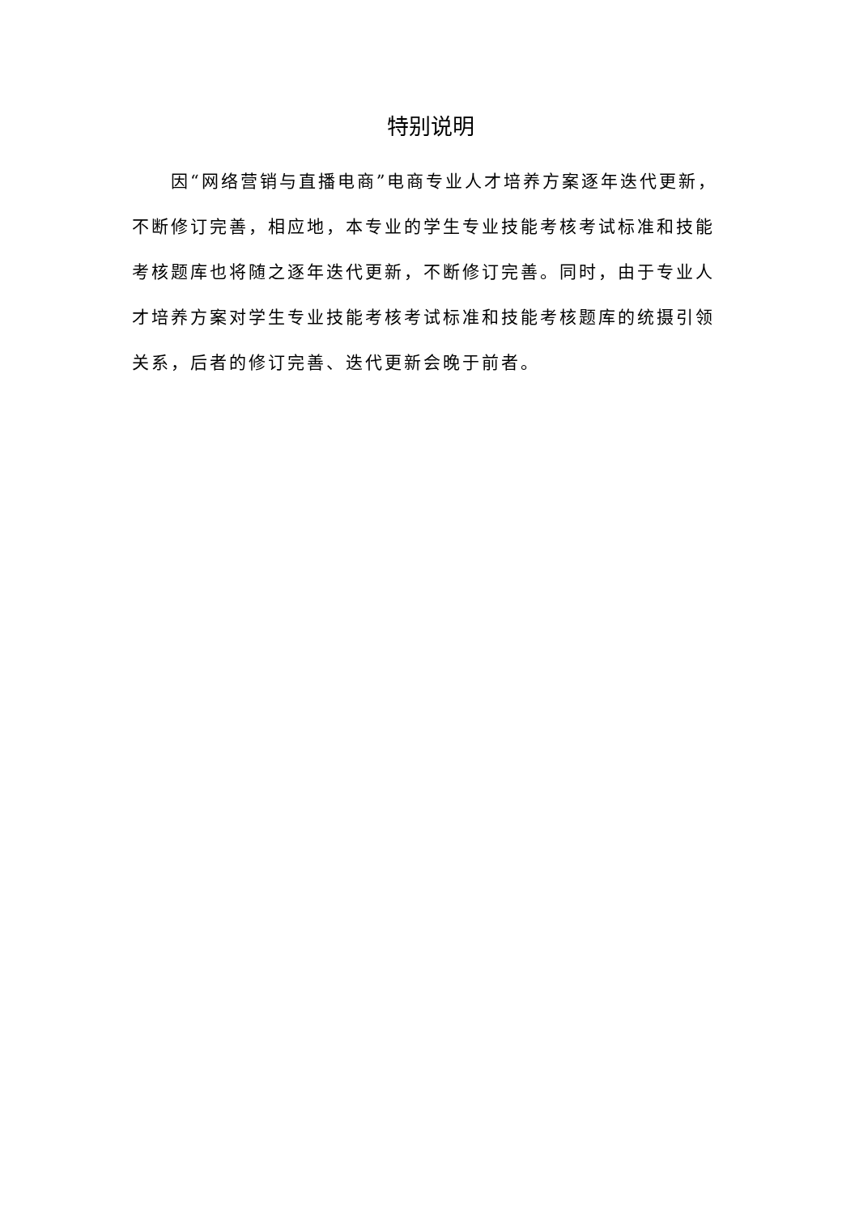特别说明
因“网络营销与直播电商”电商专业人才培养方案逐年迭代更新，不断修订完善，相应地，本专业的学生专业技能考核考试标准和技能考核题库也将随之逐年迭代更新，不断修订完善。同时，由于专业人才培养方案对学生专业技能考核考试标准和技能考核题库的统摄引领关系，后者的修订完善、迭代更新会晚于前者。